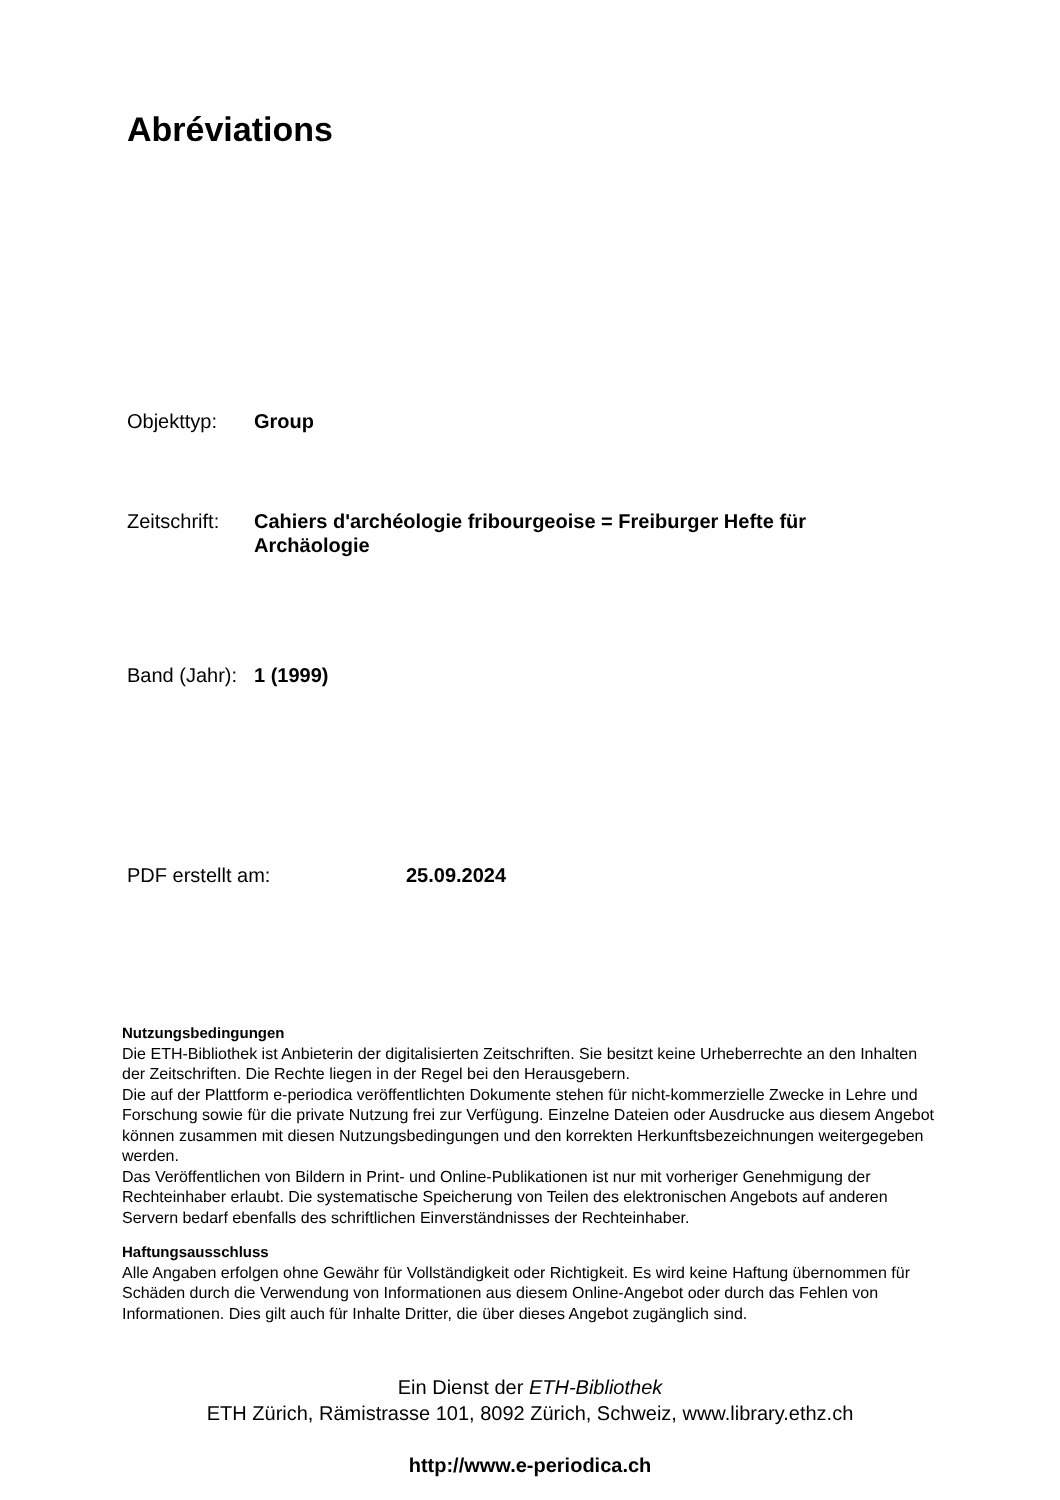Abréviations
Objekttyp: Group
Zeitschrift:
Cahiers d'archéologie fribourgeoise = Freiburger Hefte für Archäologie
Band (Jahr):
1 (1999)
PDF erstellt am: 25.09.2024
Nutzungsbedingungen
Die ETH-Bibliothek ist Anbieterin der digitalisierten Zeitschriften. Sie besitzt keine Urheberrechte an den Inhalten der Zeitschriften. Die Rechte liegen in der Regel bei den Herausgebern.
Die auf der Plattform e-periodica veröffentlichten Dokumente stehen für nicht-kommerzielle Zwecke in Lehre und Forschung sowie für die private Nutzung frei zur Verfügung. Einzelne Dateien oder Ausdrucke aus diesem Angebot können zusammen mit diesen Nutzungsbedingungen und den korrekten Herkunftsbezeichnungen weitergegeben werden.
Das Veröffentlichen von Bildern in Print- und Online-Publikationen ist nur mit vorheriger Genehmigung der Rechteinhaber erlaubt. Die systematische Speicherung von Teilen des elektronischen Angebots auf anderen Servern bedarf ebenfalls des schriftlichen Einverständnisses der Rechteinhaber.
Haftungsausschluss
Alle Angaben erfolgen ohne Gewähr für Vollständigkeit oder Richtigkeit. Es wird keine Haftung übernommen für Schäden durch die Verwendung von Informationen aus diesem Online-Angebot oder durch das Fehlen von Informationen. Dies gilt auch für Inhalte Dritter, die über dieses Angebot zugänglich sind.
Ein Dienst der ETH-Bibliothek
ETH Zürich, Rämistrasse 101, 8092 Zürich, Schweiz, www.library.ethz.ch
http://www.e-periodica.ch